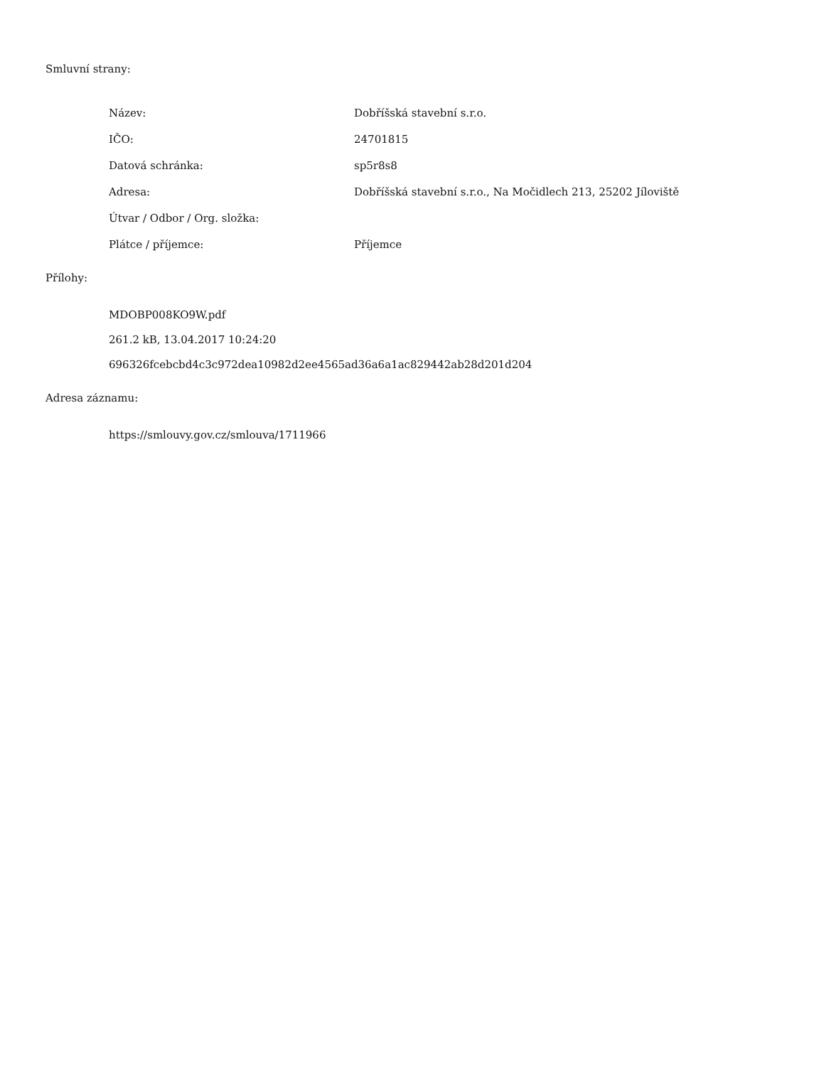Smluvní strany:
| Název: | Dobříšská stavební s.r.o. |
| IČO: | 24701815 |
| Datová schránka: | sp5r8s8 |
| Adresa: | Dobříšská stavební s.r.o., Na Močidlech 213, 25202 Jíloviště |
| Útvar / Odbor / Org. složka: | |
| Plátce / příjemce: | Příjemce |
Přílohy:
MDOBP008KO9W.pdf
261.2 kB, 13.04.2017 10:24:20
696326fcebcbd4c3c972dea10982d2ee4565ad36a6a1ac829442ab28d201d204
Adresa záznamu:
https://smlouvy.gov.cz/smlouva/1711966